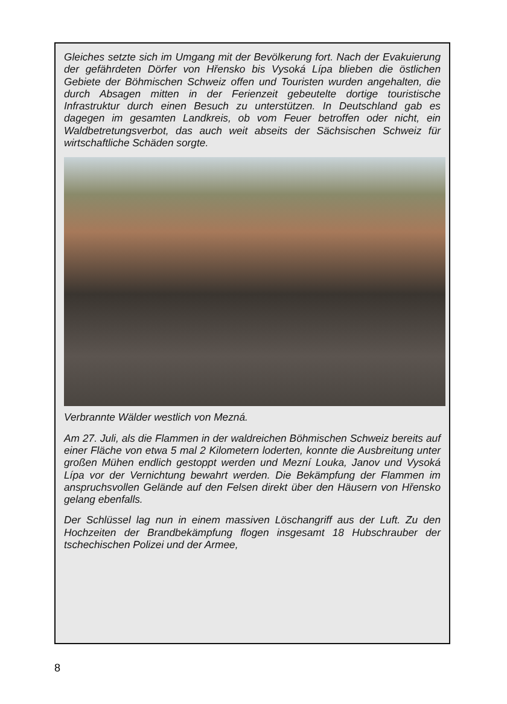Gleiches setzte sich im Umgang mit der Bevölkerung fort. Nach der Evakuierung der gefährdeten Dörfer von Hřensko bis Vysoká Lípa blieben die östlichen Gebiete der Böhmischen Schweiz offen und Touristen wurden angehalten, die durch Absagen mitten in der Ferienzeit gebeutelte dortige touristische Infrastruktur durch einen Besuch zu unterstützen. In Deutschland gab es dagegen im gesamten Landkreis, ob vom Feuer betroffen oder nicht, ein Waldbetretungsverbot, das auch weit abseits der Sächsischen Schweiz für wirtschaftliche Schäden sorgte.
Verbrannte Wälder westlich von Mezná.
Am 27. Juli, als die Flammen in der waldreichen Böhmischen Schweiz bereits auf einer Fläche von etwa 5 mal 2 Kilometern loderten, konnte die Ausbreitung unter großen Mühen endlich gestoppt werden und Mezní Louka, Janov und Vysoká Lípa vor der Vernichtung bewahrt werden. Die Bekämpfung der Flammen im anspruchsvollen Gelände auf den Felsen direkt über den Häusern von Hřensko gelang ebenfalls.
Der Schlüssel lag nun in einem massiven Löschangriff aus der Luft. Zu den Hochzeiten der Brandbekämpfung flogen insgesamt 18 Hubschrauber der tschechischen Polizei und der Armee,
8